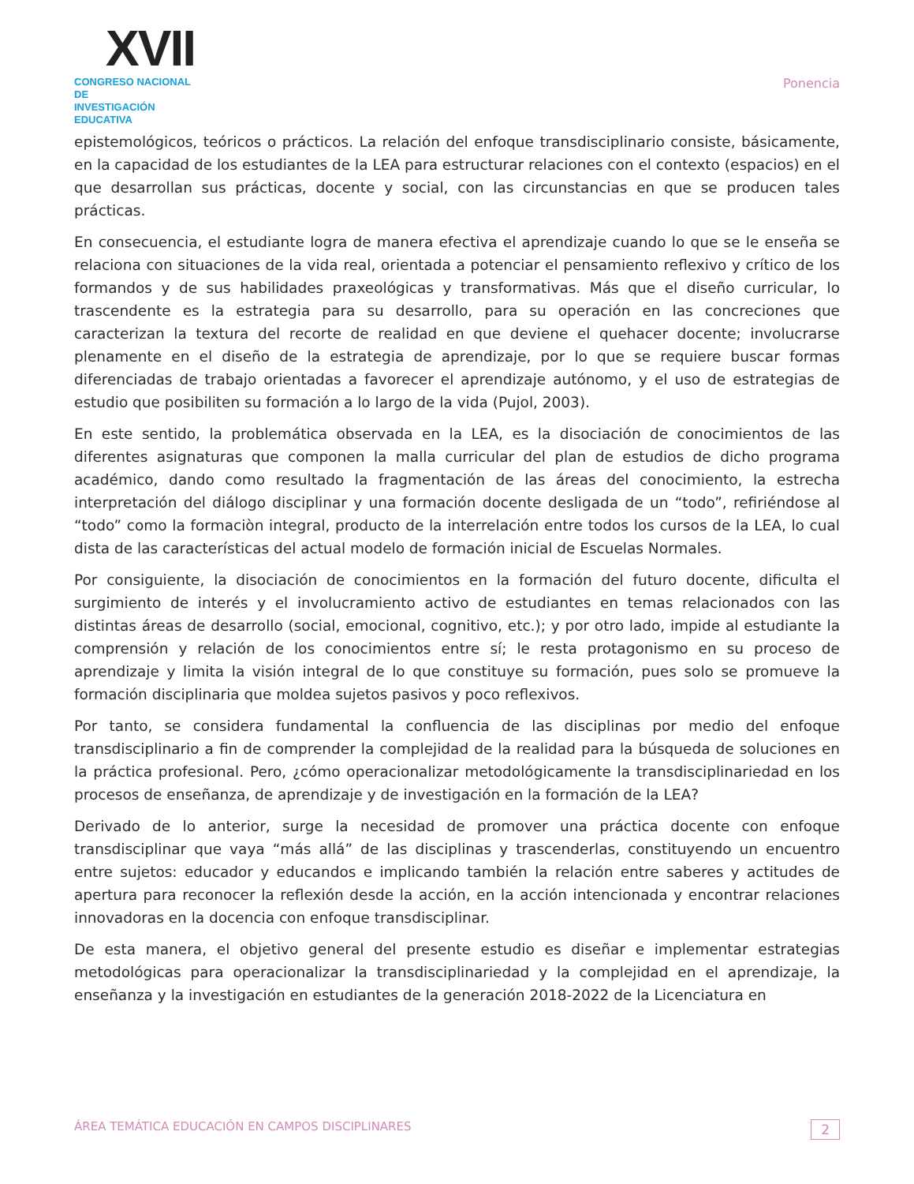XVII
CONGRESO NACIONAL DE
INVESTIGACIÓN EDUCATIVA
Ponencia
epistemológicos, teóricos o prácticos. La relación del enfoque transdisciplinario consiste, básicamente, en la capacidad de los estudiantes de la LEA para estructurar relaciones con el contexto (espacios) en el que desarrollan sus prácticas, docente y social, con las circunstancias en que se producen tales prácticas.
En consecuencia, el estudiante logra de manera efectiva el aprendizaje cuando lo que se le enseña se relaciona con situaciones de la vida real, orientada a potenciar el pensamiento reflexivo y crítico de los formandos y de sus habilidades praxeológicas y transformativas. Más que el diseño curricular, lo trascendente es la estrategia para su desarrollo, para su operación en las concreciones que caracterizan la textura del recorte de realidad en que deviene el quehacer docente; involucrarse plenamente en el diseño de la estrategia de aprendizaje, por lo que se requiere buscar formas diferenciadas de trabajo orientadas a favorecer el aprendizaje autónomo, y el uso de estrategias de estudio que posibiliten su formación a lo largo de la vida (Pujol, 2003).
En este sentido, la problemática observada en la LEA, es la disociación de conocimientos de las diferentes asignaturas que componen la malla curricular del plan de estudios de dicho programa académico, dando como resultado la fragmentación de las áreas del conocimiento, la estrecha interpretación del diálogo disciplinar y una formación docente desligada de un “todo”, refiriéndose al “todo” como la formaciòn integral, producto de la interrelación entre todos los cursos de la LEA, lo cual dista de las características del actual modelo de formación inicial de Escuelas Normales.
Por consiguiente, la disociación de conocimientos en la formación del futuro docente, dificulta el surgimiento de interés y el involucramiento activo de estudiantes en temas relacionados con las distintas áreas de desarrollo (social, emocional, cognitivo, etc.); y por otro lado, impide al estudiante la comprensión y relación de los conocimientos entre sí; le resta protagonismo en su proceso de aprendizaje y limita la visión integral de lo que constituye su formación, pues solo se promueve la formación disciplinaria que moldea sujetos pasivos y poco reflexivos.
Por tanto, se considera fundamental la confluencia de las disciplinas por medio del enfoque transdisciplinario a fin de comprender la complejidad de la realidad para la búsqueda de soluciones en la práctica profesional. Pero, ¿cómo operacionalizar metodológicamente la transdisciplinariedad en los procesos de enseñanza, de aprendizaje y de investigación en la formación de la LEA?
Derivado de lo anterior, surge la necesidad de promover una práctica docente con enfoque transdisciplinar que vaya “más allá” de las disciplinas y trascenderlas, constituyendo un encuentro entre sujetos: educador y educandos e implicando también la relación entre saberes y actitudes de apertura para reconocer la reflexión desde la acción, en la acción intencionada y encontrar relaciones innovadoras en la docencia con enfoque transdisciplinar.
De esta manera, el objetivo general del presente estudio es diseñar e implementar estrategias metodológicas para operacionalizar la transdisciplinariedad y la complejidad en el aprendizaje, la enseñanza y la investigación en estudiantes de la generación 2018-2022 de la Licenciatura en
ÁREA TEMÁTICA EDUCACIÓN EN CAMPOS DISCIPLINARES 2